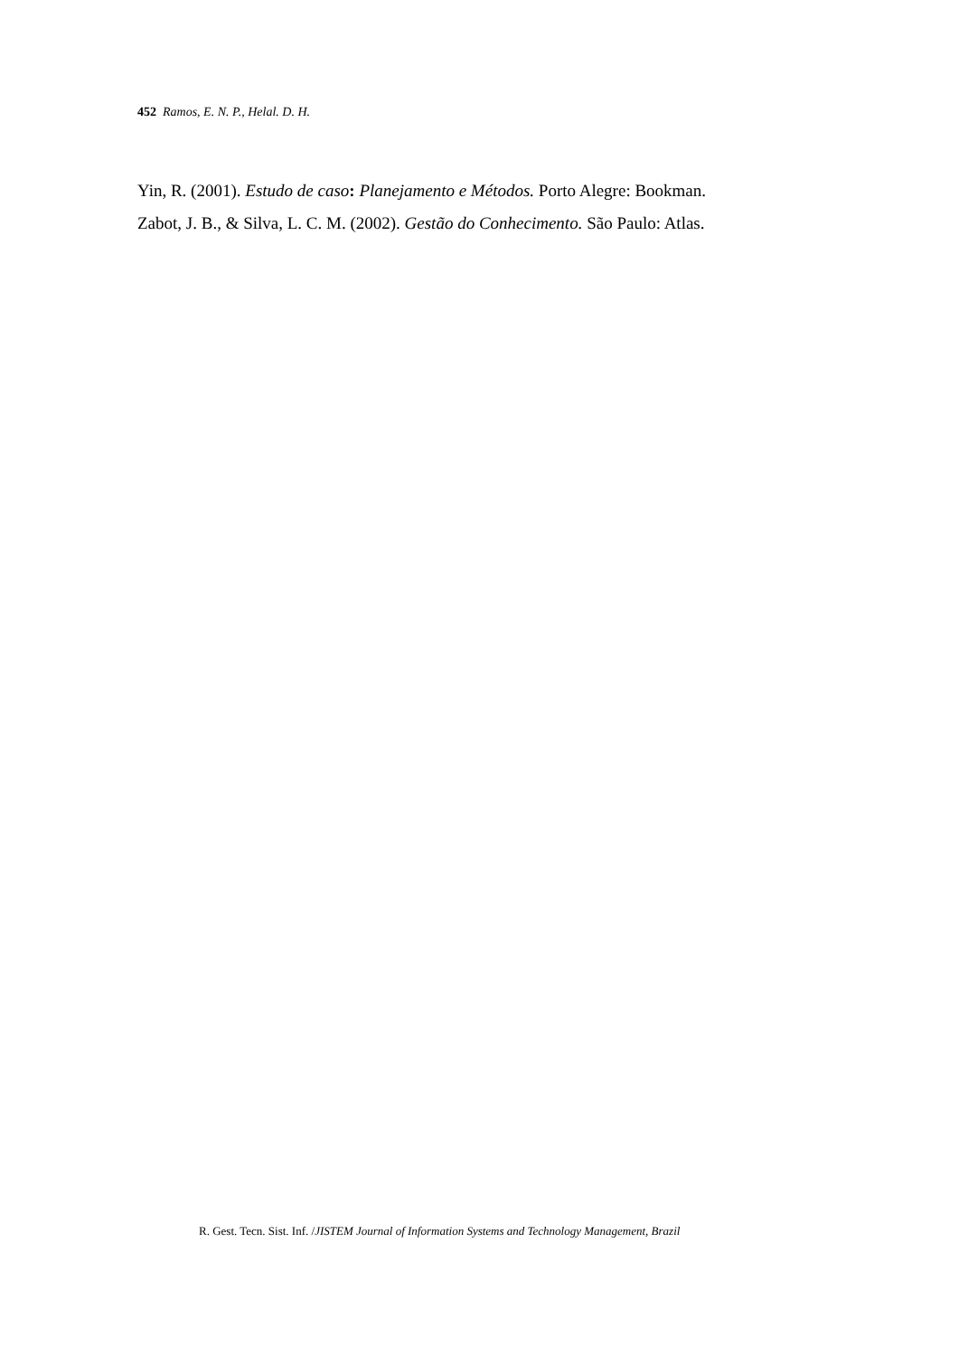452 Ramos, E. N. P., Helal. D. H.
Yin, R. (2001). Estudo de caso: Planejamento e Métodos. Porto Alegre: Bookman.
Zabot, J. B., & Silva, L. C. M. (2002). Gestão do Conhecimento. São Paulo: Atlas.
R. Gest. Tecn. Sist. Inf. /JISTEM Journal of Information Systems and Technology Management, Brazil